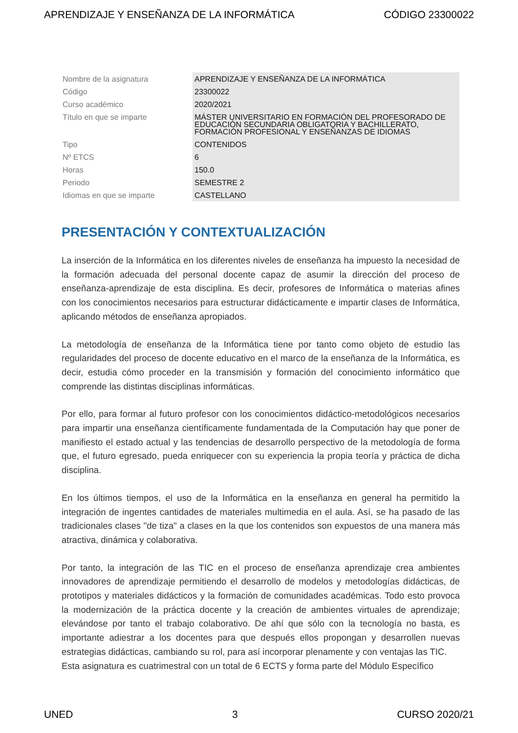APRENDIZAJE Y ENSEÑANZA DE LA INFORMÁTICA CÓDIGO 23300022
| Nombre de la asignatura | APRENDIZAJE Y ENSEÑANZA DE LA INFORMÁTICA |
| Código | 23300022 |
| Curso académico | 2020/2021 |
| Título en que se imparte | MÁSTER UNIVERSITARIO EN FORMACIÓN DEL PROFESORADO DE EDUCACIÓN SECUNDARIA OBLIGATORIA Y BACHILLERATO, FORMACIÓN PROFESIONAL Y ENSEÑANZAS DE IDIOMAS |
| Tipo | CONTENIDOS |
| Nº ETCS | 6 |
| Horas | 150.0 |
| Periodo | SEMESTRE 2 |
| Idiomas en que se imparte | CASTELLANO |
PRESENTACIÓN Y CONTEXTUALIZACIÓN
La inserción de la Informática en los diferentes niveles de enseñanza ha impuesto la necesidad de la formación adecuada del personal docente capaz de asumir la dirección del proceso de enseñanza-aprendizaje de esta disciplina. Es decir, profesores de Informática o materias afines con los conocimientos necesarios para estructurar didácticamente e impartir clases de Informática, aplicando métodos de enseñanza apropiados.
La metodología de enseñanza de la Informática tiene por tanto como objeto de estudio las regularidades del proceso de docente educativo en el marco de la enseñanza de la Informática, es decir, estudia cómo proceder en la transmisión y formación del conocimiento informático que comprende las distintas disciplinas informáticas.
Por ello, para formar al futuro profesor con los conocimientos didáctico-metodológicos necesarios para impartir una enseñanza científicamente fundamentada de la Computación hay que poner de manifiesto el estado actual y las tendencias de desarrollo perspectivo de la metodología de forma que, el futuro egresado, pueda enriquecer con su experiencia la propia teoría y práctica de dicha disciplina.
En los últimos tiempos, el uso de la Informática en la enseñanza en general ha permitido la integración de ingentes cantidades de materiales multimedia en el aula. Así, se ha pasado de las tradicionales clases "de tiza" a clases en la que los contenidos son expuestos de una manera más atractiva, dinámica y colaborativa.
Por tanto, la integración de las TIC en el proceso de enseñanza aprendizaje crea ambientes innovadores de aprendizaje permitiendo el desarrollo de modelos y metodologías didácticas, de prototipos y materiales didácticos y la formación de comunidades académicas. Todo esto provoca la modernización de la práctica docente y la creación de ambientes virtuales de aprendizaje; elevándose por tanto el trabajo colaborativo. De ahí que sólo con la tecnología no basta, es importante adiestrar a los docentes para que después ellos propongan y desarrollen nuevas estrategias didácticas, cambiando su rol, para así incorporar plenamente y con ventajas las TIC.
Esta asignatura es cuatrimestral con un total de 6 ECTS y forma parte del Módulo Específico
UNED 3 CURSO 2020/21